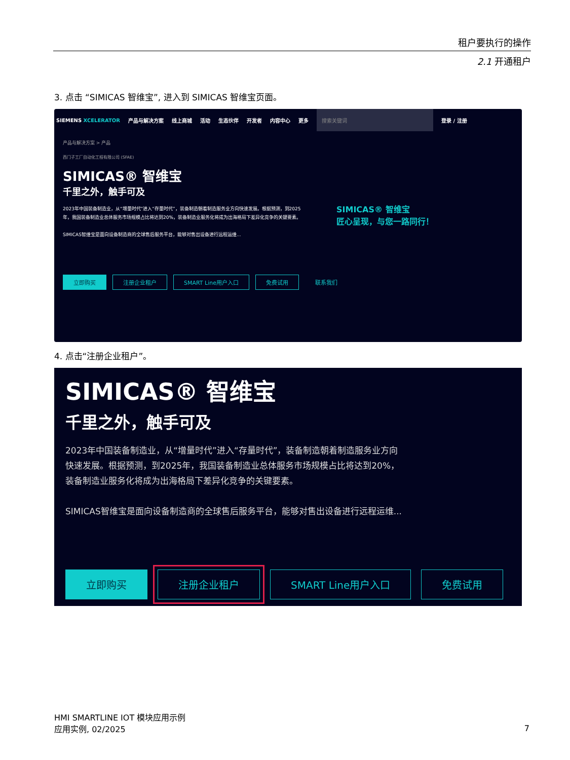租户要执行的操作
2.1 开通租户
3. 点击 “SIMICAS 智维宝”, 进入到 SIMICAS 智维宝页面。
SIEMENS XCELERATOR 产品与解决方案 线上商城 活动 生态伙伴 开发者 内容中心 更多 搜索关键词 登录 / 注册
产品与解决方案 > 产品
西门子工厂自动化工程有限公司 (SFAE)
SIMICAS® 智维宝
千里之外，触手可及
2023年中国装备制造业，从“增量时代”进入“存量时代”，装备制造朝着制造服务业方向快速发展。根据预测，到2025年，我国装备制造业总体服务市场规模占比将达到20%，装备制造业服务化将成为出海格局下差异化竞争的关键要素。
SIMICAS智维宝是面向设备制造商的全球售后服务平台，能够对售出设备进行远程运维...
SIMICAS® 智维宝
匠心呈现，与您一路同行！
立即购买 注册企业租户 SMART Line用户入口 免费试用 联系我们
4. 点击“注册企业租户”。
SIMICAS® 智维宝
千里之外，触手可及
2023年中国装备制造业，从“增量时代”进入“存量时代”，装备制造朝着制造服务业方向
快速发展。根据预测，到2025年，我国装备制造业总体服务市场规模占比将达到20%，
装备制造业服务化将成为出海格局下差异化竞争的关键要素。
SIMICAS智维宝是面向设备制造商的全球售后服务平台，能够对售出设备进行远程运维...
立即购买 注册企业租户 SMART Line用户入口 免费试用
HMI SMARTLINE IOT 模块应用示例
应用实例, 02/2025
7